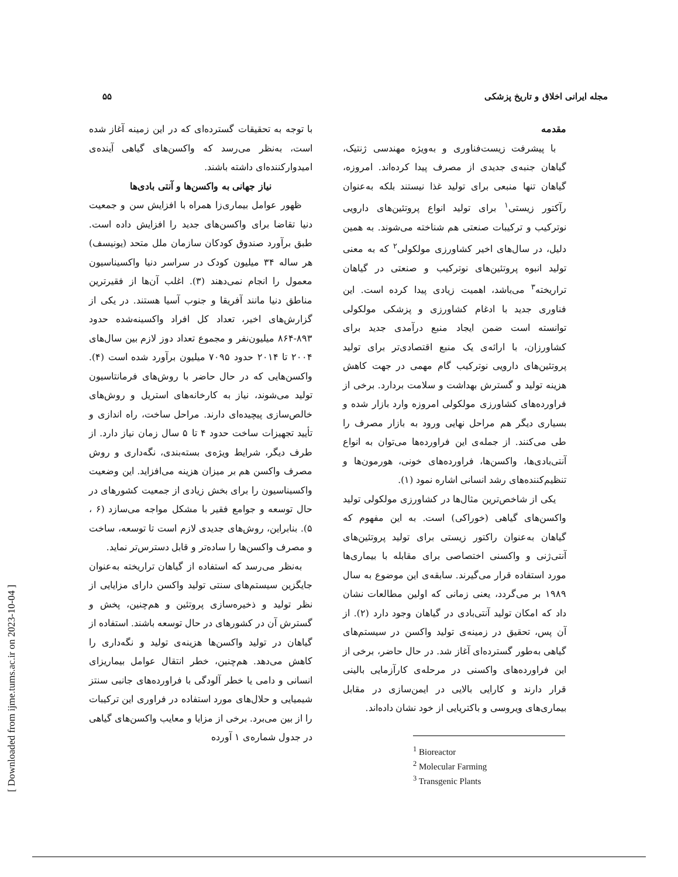مجله ایرانی اخلاق و تاریخ پزشکی
۵۵
مقدمه
با پیشرفت زیست‌فناوری و به‌ویژه مهندسی ژنتیک، گیاهان جنبه‌ی جدیدی از مصرف پیدا کرده‌اند. امروزه، گیاهان تنها منبعی برای تولید غذا نیستند بلکه به‌عنوان رآکتور زیستی<sup>۱</sup> برای تولید انواع پروتئین‌های دارویی نوترکیب و ترکیبات صنعتی هم شناخته می‌شوند. به همین دلیل، در سال‌های اخیر کشاورزی مولکولی<sup>۲</sup> که به معنی تولید انبوه پروتئین‌های نوترکیب و صنعتی در گیاهان تراریخته<sup>۳</sup> می‌باشد، اهمیت زیادی پیدا کرده است. این فناوری جدید با ادغام کشاورزی و پزشکی مولکولی توانسته است ضمن ایجاد منبع درآمدی جدید برای کشاورزان، با ارائه‌ی یک منبع اقتصادی‌تر برای تولید پروتئین‌های دارویی نوترکیب گام مهمی در جهت کاهش هزینه تولید و گسترش بهداشت و سلامت بردارد. برخی از فراورده‌های کشاورزی مولکولی امروزه وارد بازار شده و بسیاری دیگر هم مراحل نهایی ورود به بازار مصرف را طی می‌کنند. از جمله‌ی این فراورده‌ها می‌توان به انواع آنتی‌بادی‌ها، واکسن‌ها، فراورده‌های خونی، هورمون‌ها و تنظیم‌کننده‌های رشد انسانی اشاره نمود (۱).
یکی از شاخص‌ترین مثال‌ها در کشاورزی مولکولی تولید واکسن‌های گیاهی (خوراکی) است. به این مفهوم که گیاهان به‌عنوان راکتور زیستی برای تولید پروتئین‌های آنتی‌ژنی و واکسنی اختصاصی برای مقابله با بیماری‌ها مورد استفاده قرار می‌گیرند. سابقه‌ی این موضوع به سال ۱۹۸۹ بر می‌گردد، یعنی زمانی که اولین مطالعات نشان داد که امکان تولید آنتی‌بادی در گیاهان وجود دارد (۲). از آن پس، تحقیق در زمینه‌ی تولید واکسن در سیستم‌های گیاهی به‌طور گسترده‌ای آغاز شد. در حال حاضر، برخی از این فراورده‌های واکسنی در مرحله‌ی کارآزمایی بالینی قرار دارند و کارایی بالایی در ایمن‌سازی در مقابل بیماری‌های ویروسی و باکتریایی از خود نشان داده‌اند.
<sup>1</sup> Bioreactor
<sup>2</sup> Molecular Farming
<sup>3</sup> Transgenic Plants
با توجه به تحقیقات گسترده‌ای که در این زمینه آغاز شده است، به‌نظر می‌رسد که واکسن‌های گیاهی آینده‌ی امیدوارکننده‌ای داشته باشند.
نیاز جهانی به واکسن‌ها و آنتی بادی‌ها
ظهور عوامل بیماری‌زا همراه با افزایش سن و جمعیت دنیا تقاضا برای واکسن‌های جدید را افزایش داده است. طبق برآورد صندوق کودکان سازمان ملل متحد (یونیسف) هر ساله ۳۴ میلیون کودک در سراسر دنیا واکسیناسیون معمول را انجام نمی‌دهند (۳). اغلب آن‌ها از فقیرترین مناطق دنیا مانند آفریقا و جنوب آسیا هستند. در یکی از گزارش‌های اخیر، تعداد کل افراد واکسینه‌شده حدود ۸۹۳-۸۶۴ میلیون‌نفر و مجموع تعداد دوز لازم بین سال‌های ۲۰۰۴ تا ۲۰۱۴ حدود ۷۰۹۵ میلیون برآورد شده است (۴). واکسن‌هایی که در حال حاضر با روش‌های فرمانتاسیون تولید می‌شوند، نیاز به کارخانه‌های استریل و روش‌های خالص‌سازی پیچیده‌ای دارند. مراحل ساخت، راه اندازی و تأیید تجهیزات ساخت حدود ۴ تا ۵ سال زمان نیاز دارد. از طرف دیگر، شرایط ویژه‌ی بسته‌بندی، نگه‌داری و روش مصرف واکسن هم بر میزان هزینه می‌افزاید. این وضعیت واکسیناسیون را برای بخش زیادی از جمعیت کشورهای در حال توسعه و جوامع فقیر با مشکل مواجه می‌سازد (۶ ، ۵). بنابراین، روش‌های جدیدی لازم است تا توسعه، ساخت و مصرف واکسن‌ها را ساده‌تر و قابل دسترس‌تر نماید.
به‌نظر می‌رسد که استفاده از گیاهان تراریخته به‌عنوان جایگزین سیستم‌های سنتی تولید واکسن دارای مزایایی از نظر تولید و ذخیره‌سازی پروتئین و هم‌چنین، پخش و گسترش آن در کشورهای در حال توسعه باشند. استفاده از گیاهان در تولید واکسن‌ها هزینه‌ی تولید و نگه‌داری را کاهش می‌دهد. هم‌چنین، خطر انتقال عوامل بیماریزای انسانی و دامی یا خطر آلودگی با فراورده‌های جانبی سنتز شیمیایی و حلال‌های مورد استفاده در فراوری این ترکیبات را از بین می‌برد. برخی از مزایا و معایب واکسن‌های گیاهی در جدول شماره‌ی ۱ آورده
[ Downloaded from ijme.tums.ac.ir on 2023-10-04 ]